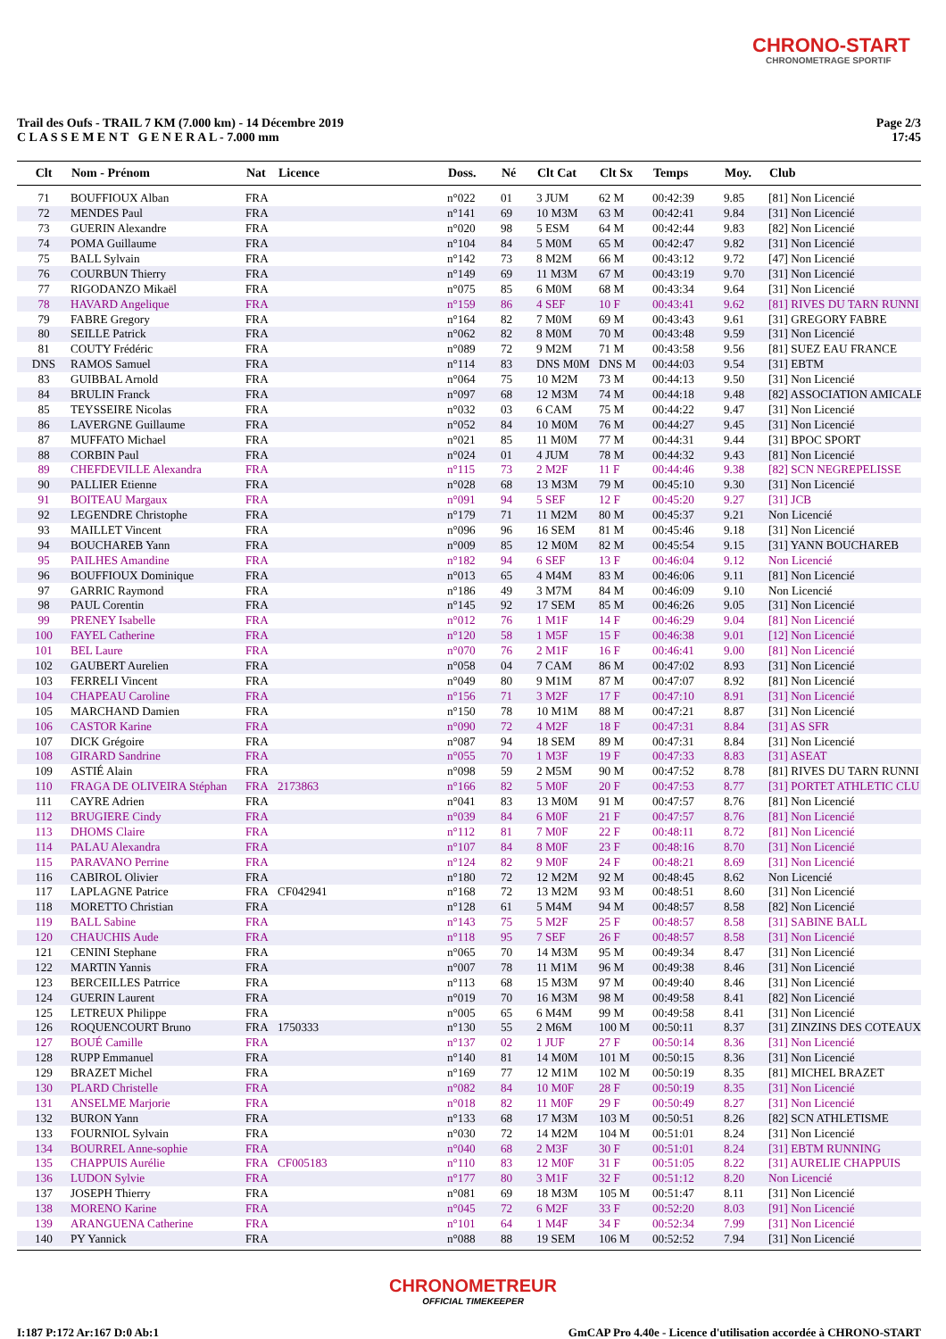CHRONO-START
CHRONOMETRAGE SPORTIF
Trail des Oufs - TRAIL 7 KM (7.000 km) - 14 Décembre 2019
C L A S S E M E N T G E N E R A L - 7.000 mm
Page 2/3
17:45
| Clt | Nom - Prénom | Nat | Licence | Doss. | Né | Clt Cat | Clt Sx | Temps | Moy. | Club |
| --- | --- | --- | --- | --- | --- | --- | --- | --- | --- | --- |
| 71 | BOUFFIOUX Alban | FRA | | n°022 | 01 | 3 JUM | 62 M | 00:42:39 | 9.85 | [81] Non Licencié |
| 72 | MENDES Paul | FRA | | n°141 | 69 | 10 M3M | 63 M | 00:42:41 | 9.84 | [31] Non Licencié |
| 73 | GUERIN Alexandre | FRA | | n°020 | 98 | 5 ESM | 64 M | 00:42:44 | 9.83 | [82] Non Licencié |
| 74 | POMA Guillaume | FRA | | n°104 | 84 | 5 M0M | 65 M | 00:42:47 | 9.82 | [31] Non Licencié |
| 75 | BALL Sylvain | FRA | | n°142 | 73 | 8 M2M | 66 M | 00:43:12 | 9.72 | [47] Non Licencié |
| 76 | COURBUN Thierry | FRA | | n°149 | 69 | 11 M3M | 67 M | 00:43:19 | 9.70 | [31] Non Licencié |
| 77 | RIGODANZO Mikaël | FRA | | n°075 | 85 | 6 M0M | 68 M | 00:43:34 | 9.64 | [31] Non Licencié |
| 78 | HAVARD Angelique | FRA | | n°159 | 86 | 4 SEF | 10 F | 00:43:41 | 9.62 | [81] RIVES DU TARN RUNNI |
| 79 | FABRE Gregory | FRA | | n°164 | 82 | 7 M0M | 69 M | 00:43:43 | 9.61 | [31] GREGORY FABRE |
| 80 | SEILLE Patrick | FRA | | n°062 | 82 | 8 M0M | 70 M | 00:43:48 | 9.59 | [31] Non Licencié |
| 81 | COUTY Frédéric | FRA | | n°089 | 72 | 9 M2M | 71 M | 00:43:58 | 9.56 | [81] SUEZ EAU FRANCE |
| DNS | RAMOS Samuel | FRA | | n°114 | 83 | DNS M0M | DNS M | 00:44:03 | 9.54 | [31] EBTM |
| 83 | GUIBBAL Arnold | FRA | | n°064 | 75 | 10 M2M | 73 M | 00:44:13 | 9.50 | [31] Non Licencié |
| 84 | BRULIN Franck | FRA | | n°097 | 68 | 12 M3M | 74 M | 00:44:18 | 9.48 | [82] ASSOCIATION AMICALE |
| 85 | TEYSSEIRE Nicolas | FRA | | n°032 | 03 | 6 CAM | 75 M | 00:44:22 | 9.47 | [31] Non Licencié |
| 86 | LAVERGNE Guillaume | FRA | | n°052 | 84 | 10 M0M | 76 M | 00:44:27 | 9.45 | [31] Non Licencié |
| 87 | MUFFATO Michael | FRA | | n°021 | 85 | 11 M0M | 77 M | 00:44:31 | 9.44 | [31] BPOC SPORT |
| 88 | CORBIN Paul | FRA | | n°024 | 01 | 4 JUM | 78 M | 00:44:32 | 9.43 | [81] Non Licencié |
| 89 | CHEFDEVILLE Alexandra | FRA | | n°115 | 73 | 2 M2F | 11 F | 00:44:46 | 9.38 | [82] SCN NEGREPELISSE |
| 90 | PALLIER Etienne | FRA | | n°028 | 68 | 13 M3M | 79 M | 00:45:10 | 9.30 | [31] Non Licencié |
| 91 | BOITEAU Margaux | FRA | | n°091 | 94 | 5 SEF | 12 F | 00:45:20 | 9.27 | [31] JCB |
| 92 | LEGENDRE Christophe | FRA | | n°179 | 71 | 11 M2M | 80 M | 00:45:37 | 9.21 | Non Licencié |
| 93 | MAILLET Vincent | FRA | | n°096 | 96 | 16 SEM | 81 M | 00:45:46 | 9.18 | [31] Non Licencié |
| 94 | BOUCHAREB Yann | FRA | | n°009 | 85 | 12 M0M | 82 M | 00:45:54 | 9.15 | [31] YANN BOUCHAREB |
| 95 | PAILHES Amandine | FRA | | n°182 | 94 | 6 SEF | 13 F | 00:46:04 | 9.12 | Non Licencié |
| 96 | BOUFFIOUX Dominique | FRA | | n°013 | 65 | 4 M4M | 83 M | 00:46:06 | 9.11 | [81] Non Licencié |
| 97 | GARRIC Raymond | FRA | | n°186 | 49 | 3 M7M | 84 M | 00:46:09 | 9.10 | Non Licencié |
| 98 | PAUL Corentin | FRA | | n°145 | 92 | 17 SEM | 85 M | 00:46:26 | 9.05 | [31] Non Licencié |
| 99 | PRENEY Isabelle | FRA | | n°012 | 76 | 1 M1F | 14 F | 00:46:29 | 9.04 | [81] Non Licencié |
| 100 | FAYEL Catherine | FRA | | n°120 | 58 | 1 M5F | 15 F | 00:46:38 | 9.01 | [12] Non Licencié |
| 101 | BEL Laure | FRA | | n°070 | 76 | 2 M1F | 16 F | 00:46:41 | 9.00 | [81] Non Licencié |
| 102 | GAUBERT Aurelien | FRA | | n°058 | 04 | 7 CAM | 86 M | 00:47:02 | 8.93 | [31] Non Licencié |
| 103 | FERRELI Vincent | FRA | | n°049 | 80 | 9 M1M | 87 M | 00:47:07 | 8.92 | [81] Non Licencié |
| 104 | CHAPEAU Caroline | FRA | | n°156 | 71 | 3 M2F | 17 F | 00:47:10 | 8.91 | [31] Non Licencié |
| 105 | MARCHAND Damien | FRA | | n°150 | 78 | 10 M1M | 88 M | 00:47:21 | 8.87 | [31] Non Licencié |
| 106 | CASTOR Karine | FRA | | n°090 | 72 | 4 M2F | 18 F | 00:47:31 | 8.84 | [31] AS SFR |
| 107 | DICK Grégoire | FRA | | n°087 | 94 | 18 SEM | 89 M | 00:47:31 | 8.84 | [31] Non Licencié |
| 108 | GIRARD Sandrine | FRA | | n°055 | 70 | 1 M3F | 19 F | 00:47:33 | 8.83 | [31] ASEAT |
| 109 | ASTIÉ Alain | FRA | | n°098 | 59 | 2 M5M | 90 M | 00:47:52 | 8.78 | [81] RIVES DU TARN RUNNI |
| 110 | FRAGA DE OLIVEIRA Stéphan | FRA | 2173863 | n°166 | 82 | 5 M0F | 20 F | 00:47:53 | 8.77 | [31] PORTET ATHLETIC CLU |
| 111 | CAYRE Adrien | FRA | | n°041 | 83 | 13 M0M | 91 M | 00:47:57 | 8.76 | [81] Non Licencié |
| 112 | BRUGIERE Cindy | FRA | | n°039 | 84 | 6 M0F | 21 F | 00:47:57 | 8.76 | [81] Non Licencié |
| 113 | DHOMS Claire | FRA | | n°112 | 81 | 7 M0F | 22 F | 00:48:11 | 8.72 | [81] Non Licencié |
| 114 | PALAU Alexandra | FRA | | n°107 | 84 | 8 M0F | 23 F | 00:48:16 | 8.70 | [31] Non Licencié |
| 115 | PARAVANO Perrine | FRA | | n°124 | 82 | 9 M0F | 24 F | 00:48:21 | 8.69 | [31] Non Licencié |
| 116 | CABIROL Olivier | FRA | | n°180 | 72 | 12 M2M | 92 M | 00:48:45 | 8.62 | Non Licencié |
| 117 | LAPLAGNE Patrice | FRA | CF042941 | n°168 | 72 | 13 M2M | 93 M | 00:48:51 | 8.60 | [31] Non Licencié |
| 118 | MORETTO Christian | FRA | | n°128 | 61 | 5 M4M | 94 M | 00:48:57 | 8.58 | [82] Non Licencié |
| 119 | BALL Sabine | FRA | | n°143 | 75 | 5 M2F | 25 F | 00:48:57 | 8.58 | [31] SABINE BALL |
| 120 | CHAUCHIS Aude | FRA | | n°118 | 95 | 7 SEF | 26 F | 00:48:57 | 8.58 | [31] Non Licencié |
| 121 | CENINI Stephane | FRA | | n°065 | 70 | 14 M3M | 95 M | 00:49:34 | 8.47 | [31] Non Licencié |
| 122 | MARTIN Yannis | FRA | | n°007 | 78 | 11 M1M | 96 M | 00:49:38 | 8.46 | [31] Non Licencié |
| 123 | BERCEILLES Patrrice | FRA | | n°113 | 68 | 15 M3M | 97 M | 00:49:40 | 8.46 | [31] Non Licencié |
| 124 | GUERIN Laurent | FRA | | n°019 | 70 | 16 M3M | 98 M | 00:49:58 | 8.41 | [82] Non Licencié |
| 125 | LETREUX Philippe | FRA | | n°005 | 65 | 6 M4M | 99 M | 00:49:58 | 8.41 | [31] Non Licencié |
| 126 | ROQUENCOURT Bruno | FRA | 1750333 | n°130 | 55 | 2 M6M | 100 M | 00:50:11 | 8.37 | [31] ZINZINS DES COTEAUX |
| 127 | BOUÉ Camille | FRA | | n°137 | 02 | 1 JUF | 27 F | 00:50:14 | 8.36 | [31] Non Licencié |
| 128 | RUPP Emmanuel | FRA | | n°140 | 81 | 14 M0M | 101 M | 00:50:15 | 8.36 | [31] Non Licencié |
| 129 | BRAZET Michel | FRA | | n°169 | 77 | 12 M1M | 102 M | 00:50:19 | 8.35 | [81] MICHEL BRAZET |
| 130 | PLARD Christelle | FRA | | n°082 | 84 | 10 M0F | 28 F | 00:50:19 | 8.35 | [31] Non Licencié |
| 131 | ANSELME Marjorie | FRA | | n°018 | 82 | 11 M0F | 29 F | 00:50:49 | 8.27 | [31] Non Licencié |
| 132 | BURON Yann | FRA | | n°133 | 68 | 17 M3M | 103 M | 00:50:51 | 8.26 | [82] SCN ATHLETISME |
| 133 | FOURNIOL Sylvain | FRA | | n°030 | 72 | 14 M2M | 104 M | 00:51:01 | 8.24 | [31] Non Licencié |
| 134 | BOURREL Anne-sophie | FRA | | n°040 | 68 | 2 M3F | 30 F | 00:51:01 | 8.24 | [31] EBTM RUNNING |
| 135 | CHAPPUIS Aurélie | FRA | CF005183 | n°110 | 83 | 12 M0F | 31 F | 00:51:05 | 8.22 | [31] AURELIE CHAPPUIS |
| 136 | LUDON Sylvie | FRA | | n°177 | 80 | 3 M1F | 32 F | 00:51:12 | 8.20 | Non Licencié |
| 137 | JOSEPH Thierry | FRA | | n°081 | 69 | 18 M3M | 105 M | 00:51:47 | 8.11 | [31] Non Licencié |
| 138 | MORENO Karine | FRA | | n°045 | 72 | 6 M2F | 33 F | 00:52:20 | 8.03 | [91] Non Licencié |
| 139 | ARANGUENA Catherine | FRA | | n°101 | 64 | 1 M4F | 34 F | 00:52:34 | 7.99 | [31] Non Licencié |
| 140 | PY Yannick | FRA | | n°088 | 88 | 19 SEM | 106 M | 00:52:52 | 7.94 | [31] Non Licencié |
CHRONOMETREUR
OFFICIAL TIMEKEEPER
I:187 P:172 Ar:167 D:0 Ab:1 GmCAP Pro 4.40e - Licence d'utilisation accordée à CHRONO-START